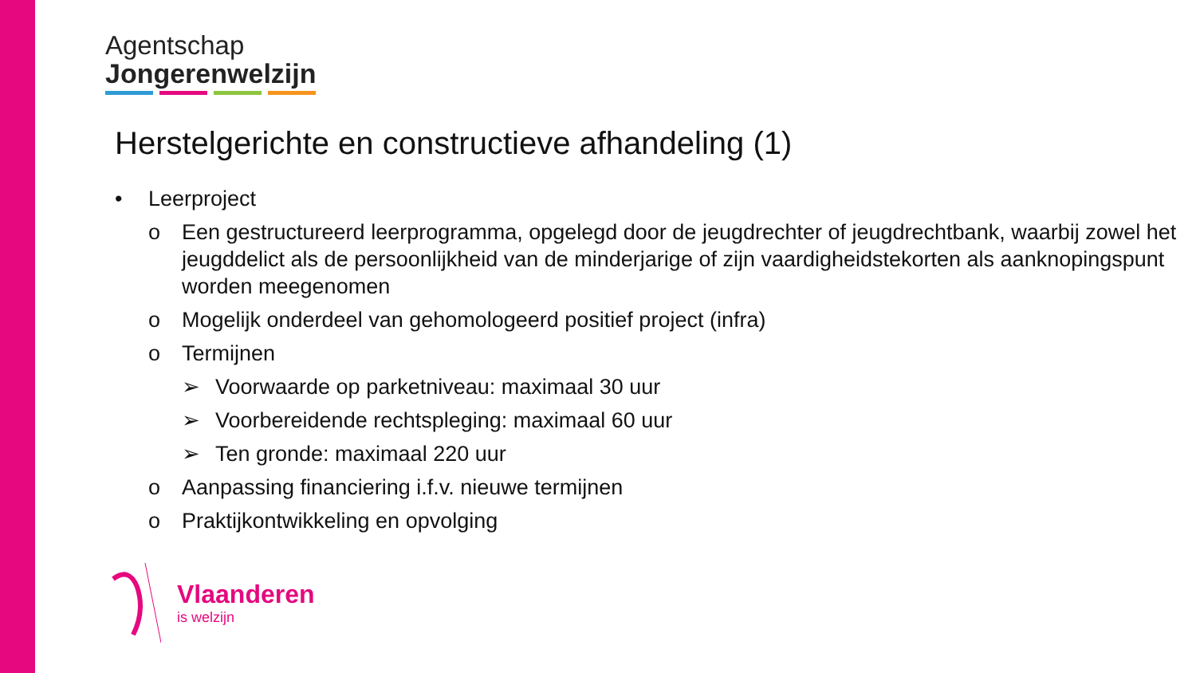Agentschap
Jongerenwelzijn
Herstelgerichte en constructieve afhandeling (1)
• Leerproject
o Een gestructureerd leerprogramma, opgelegd door de jeugdrechter of jeugdrechtbank, waarbij zowel het jeugddelict als de persoonlijkheid van de minderjarige of zijn vaardigheidstekorten als aanknopingspunt worden meegenomen
o Mogelijk onderdeel van gehomologeerd positief project (infra)
o Termijnen
➢ Voorwaarde op parketniveau: maximaal 30 uur
➢ Voorbereidende rechtspleging: maximaal 60 uur
➢ Ten gronde: maximaal 220 uur
o Aanpassing financiering i.f.v. nieuwe termijnen
o Praktijkontwikkeling en opvolging
Vlaanderen
is welzijn